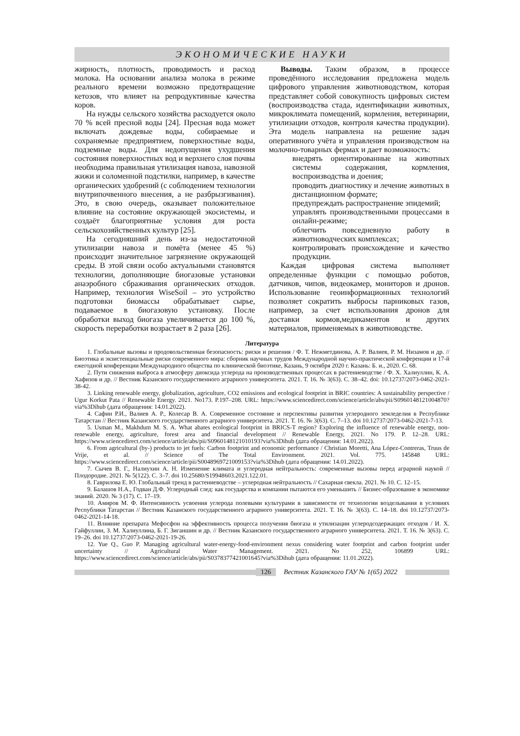ЭКОНОМИЧЕСКИЕ НАУКИ
жирность, плотность, проводимость и расход молока. На основании анализа молока в режиме реального времени возможно предотвращение кетозов, что влияет на репродуктивные качества коров.
На нужды сельского хозяйства расходуется около 70 % всей пресной воды [24]. Пресная вода может включать дождевые воды, собираемые и сохраняемые предприятием, поверхностные воды, подземные воды. Для недопущения ухудшения состояния поверхностных вод и верхнего слоя почвы необходима правильная утилизация навоза, навозной жижи и соломенной подстилки, например, в качестве органических удобрений (с соблюдением технологии внутрипочвенного внесения, а не разбрызгивания). Это, в свою очередь, оказывает положительное влияние на состояние окружающей экосистемы, и создаёт благоприятные условия для роста сельскохозяйственных культур [25].
На сегодняшний день из-за недостаточной утилизации навоза и помёта (менее 45 %) происходит значительное загрязнение окружающей среды. В этой связи особо актуальными становятся технологии, дополняющие биогазовые установки анаэробного сбраживания органических отходов. Например, технология WiseSoil – это устройство подготовки биомассы обрабатывает сырье, подаваемое в биогазовую установку. После обработки выход биогаза увеличивается до 100 %, скорость переработки возрастает в 2 раза [26].
Выводы. Таким образом, в процессе проведённого исследования предложена модель цифрового управления животноводством, которая представляет собой совокупность цифровых систем (воспроизводства стада, идентификации животных, микроклимата помещений, кормления, ветеринарии, утилизации отходов, контроля качества продукции). Эта модель направлена на решение задач оперативного учёта и управления производством на молочно-товарных фермах и дает возможность:
внедрять ориентированные на животных системы содержания, кормления, воспроизводства и доения;
проводить диагностику и лечение животных в дистанционном формате;
предупреждать распространение эпидемий;
управлять производственными процессами в онлайн-режиме;
облегчить повседневную работу в животноводческих комплексах;
контролировать происхождение и качество продукции.
Каждая цифровая система выполняет определенные функции с помощью роботов, датчиков, чипов, видеокамер, мониторов и дронов. Использование геоинформационных технологий позволяет сократить выбросы парниковых газов, например, за счет использования дронов для доставки кормов,медикаментов и других материалов, применяемых в животноводстве.
Литература
1. Глобальные вызовы и продовольственная безопасность: риски и решения / Ф. Т. Нежметдинова, А. Р. Валиев, Р. М. Низамов и др. // Биоэтика и экзистенциальные риски современного мира: сборник научных трудов Международной научно-практической конференции и 17-й ежегодной конференции Международного общества по клинической биоэтике, Казань, 9 октября 2020 г. Казань: Б. и., 2020. С. 68.
2. Пути снижения выброса в атмосферу диоксида углерода на производственных процессах в растениеводстве / Ф. Х. Халиуллин, К. А. Хафизов и др. // Вестник Казанского государственного аграрного университета. 2021. Т. 16. № 3(63). С. 38–42. doi: 10.12737/2073-0462-2021-38-42.
3. Linking renewable energy, globalization, agriculture, CO2 emissions and ecological footprint in BRIC countries: A sustainability perspective / Ugur Korkut Pata // Renewable Energy. 2021. No173. P.197–208. URL: https://www.sciencedirect.com/science/article/abs/pii/S0960148121004870?via%3Dihub (дата обращения: 14.01.2022).
4. Сафин Р.И., Валиев А. Р., Колесар В. А. Современное состояние и перспективы развития углеродного земледелия в Республике Татарстан // Вестник Казанского государственного аграрного университета. 2021. Т. 16. № 3(63). С. 7–13. doi 10.12737/2073-0462-2021-7-13.
5. Usman M., Makhdum M. S. A. What abates ecological footprint in BRICS-T region? Exploring the influence of renewable energy, non-renewable energy, agriculture, forest area and financial development // Renewable Energy, 2021. No 179. P. 12–28. URL: https://www.sciencedirect.com/science/article/abs/pii/S0960148121010193?via%3Dihub (дата обращения: 14.01.2022).
6. From agricultural (by-) products to jet fuels: Carbon footprint and economic performance / Christian Moretti, Ana López-Contreras, Truus de Vrije, et al. // Science of The Total Environment. 2021. Vol. 775. 145848 URL: https://www.sciencedirect.com/science/article/pii/S0048969721009153?via%3Dihub (дата обращения: 14.01.2022).
7. Сычев В. Г., Налиухин А. Н. Изменение климата и углеродная нейтральность: современные вызовы перед аграрной наукой // Плодородие. 2021. № 5(122). С. 3–7. doi 10.25680/S19948603.2021.122.01.
8. Гаврилова Е. Ю. Глобальный тренд в растениеводстве – углеродная нейтральность // Сахарная свекла. 2021. № 10. С. 12–15.
9. Балашов Н.А., Годван Д.Ф. Углеродный след: как государства и компании пытаются его уменьшить // Бизнес-образование в экономике знаний. 2020. № 3 (17). С. 17–19.
10. Амиров М. Ф. Интенсивность усвоения углерода полевыми культурами в зависимости от технологии возделывания в условиях Республики Татарстан // Вестник Казанского государственного аграрного университета. 2021. Т. 16. № 3(63). С. 14–18. doi 10.12737/2073-0462-2021-14-18.
11. Влияние препарата Мефосфон на эффективность процесса получения биогаза и утилизации углеродсодержащих отходов / И. Х. Гайфуллин, З. М. Халиуллина, Б. Г. Зиганшин и др. // Вестник Казанского государственного аграрного университета. 2021. Т. 16. № 3(63). С. 19–26. doi 10.12737/2073-0462-2021-19-26.
12. Yue Q., Guo P. Managing agricultural water-energy-food-environment nexus considering water footprint and carbon footprint under uncertainty // Agricultural Water Management. 2021. No 252, 106899 URL: https://www.sciencedirect.com/science/article/abs/pii/S0378377421001645?via%3Dihub (дата обращения: 11.01.2022).
126 Вестник Казанского ГАУ № 1(65) 2022